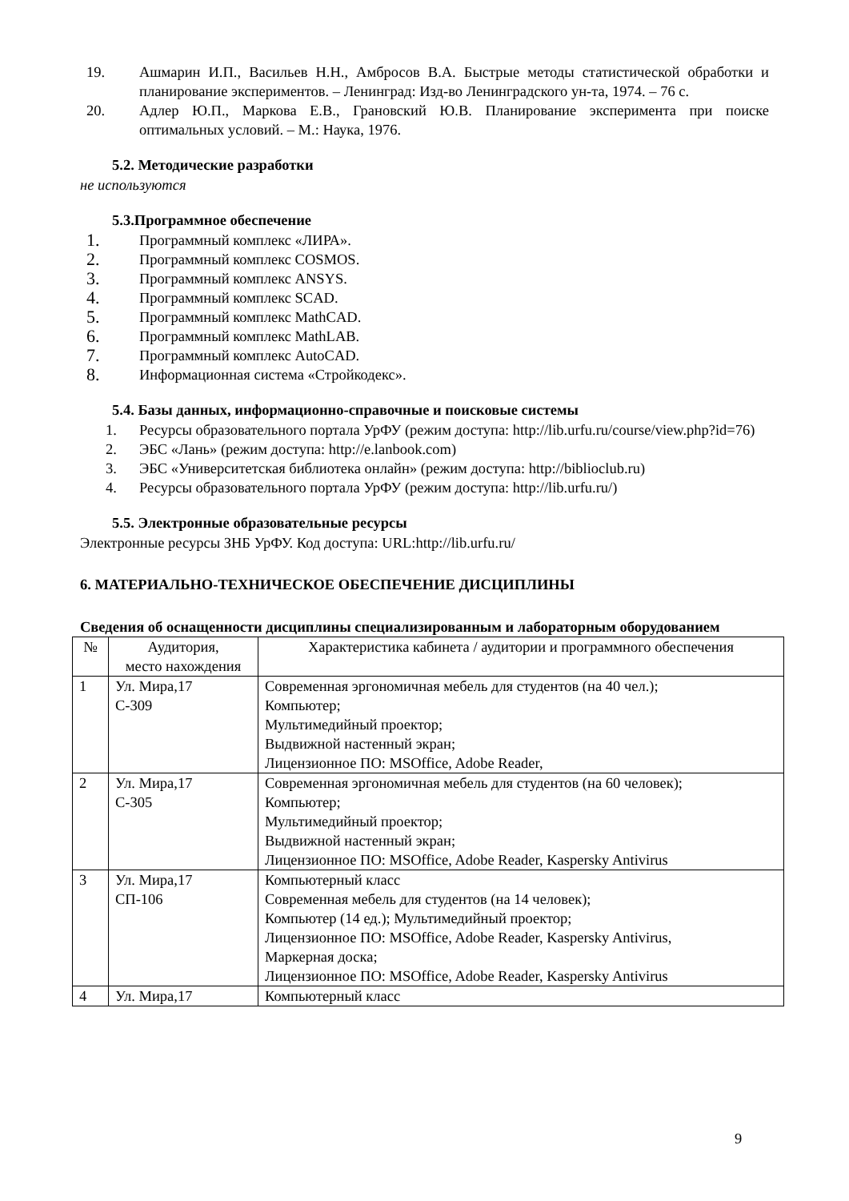19. Ашмарин И.П., Васильев Н.Н., Амбросов В.А. Быстрые методы статистической обработки и планирование экспериментов. – Ленинград: Изд-во Ленинградского ун-та, 1974. – 76 с.
20. Адлер Ю.П., Маркова Е.В., Грановский Ю.В. Планирование эксперимента при поиске оптимальных условий. – М.: Наука, 1976.
5.2. Методические разработки
не используются
5.3.Программное обеспечение
1.
Программный комплекс «ЛИРА».
2.
Программный комплекс COSMOS.
3.
Программный комплекс ANSYS.
4.
Программный комплекс SCAD.
5.
Программный комплекс MathCAD.
6.
Программный комплекс MathLAB.
7.
Программный комплекс AutoCAD.
8.
Информационная система «Стройкодекс».
5.4. Базы данных, информационно-справочные и поисковые системы
1. Ресурсы образовательного портала УрФУ (режим доступа: http://lib.urfu.ru/course/view.php?id=76)
2. ЭБС «Лань» (режим доступа: http://e.lanbook.com)
3. ЭБС «Университетская библиотека онлайн» (режим доступа: http://biblioclub.ru)
4. Ресурсы образовательного портала УрФУ (режим доступа: http://lib.urfu.ru/)
5.5. Электронные образовательные ресурсы
Электронные ресурсы ЗНБ УрФУ. Код доступа: URL:http://lib.urfu.ru/
6. МАТЕРИАЛЬНО-ТЕХНИЧЕСКОЕ ОБЕСПЕЧЕНИЕ ДИСЦИПЛИНЫ
Сведения об оснащенности дисциплины специализированным и лабораторным оборудованием
| № | Аудитория, место нахождения | Характеристика кабинета / аудитории и программного обеспечения |
| --- | --- | --- |
| 1 | Ул. Мира,17 С-309 | Современная эргономичная мебель для студентов (на 40 чел.); Компьютер; Мультимедийный проектор; Выдвижной настенный экран; Лицензионное ПО: MSOffice, Adobe Reader, |
| 2 | Ул. Мира,17 С-305 | Современная эргономичная мебель для студентов (на 60 человек); Компьютер; Мультимедийный проектор; Выдвижной настенный экран; Лицензионное ПО: MSOffice, Adobe Reader, Kaspersky Antivirus |
| 3 | Ул. Мира,17 СП-106 | Компьютерный класс Современная мебель для студентов (на 14 человек); Компьютер (14 ед.); Мультимедийный проектор; Лицензионное ПО: MSOffice, Adobe Reader, Kaspersky Antivirus, Маркерная доска; Лицензионное ПО: MSOffice, Adobe Reader, Kaspersky Antivirus |
| 4 | Ул. Мира,17 | Компьютерный класс |
9